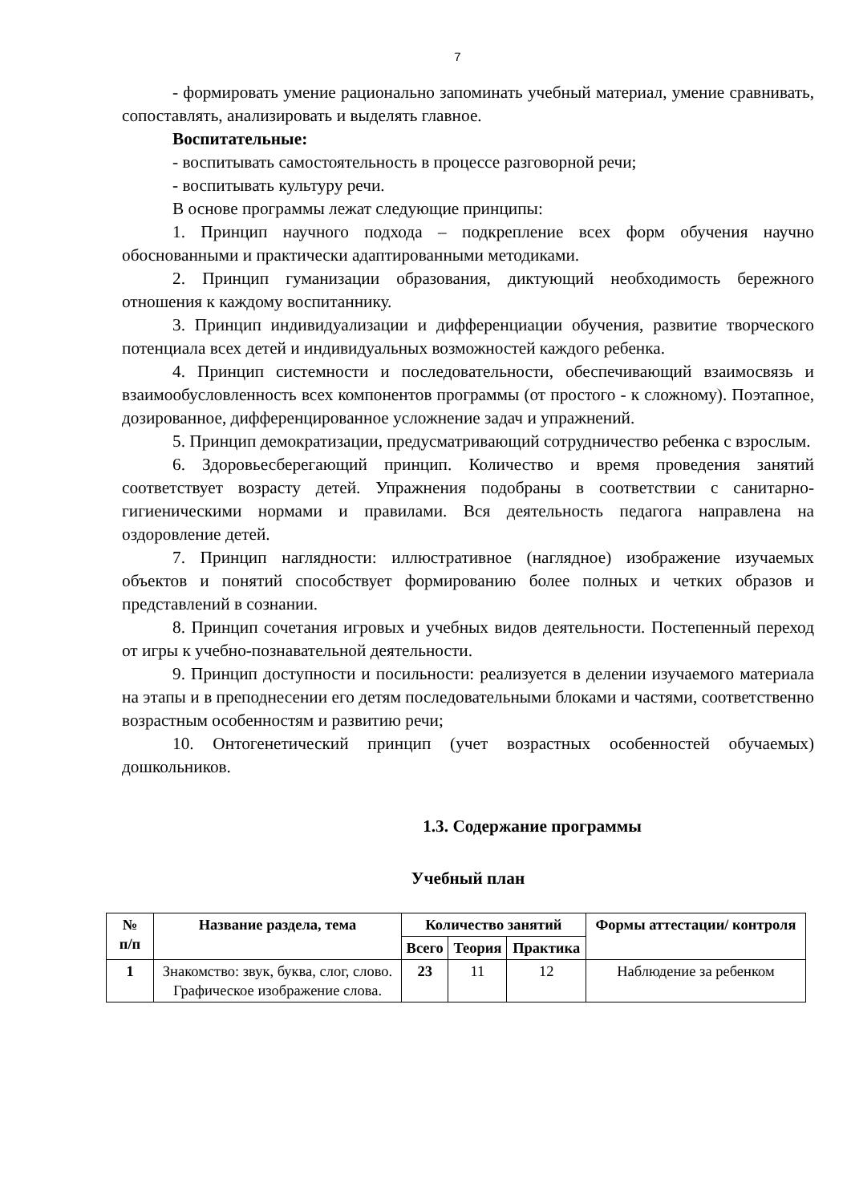7
- формировать умение рационально запоминать учебный материал, умение сравнивать, сопоставлять, анализировать и выделять главное.
Воспитательные:
- воспитывать самостоятельность в процессе разговорной речи;
- воспитывать культуру речи.
В основе программы лежат следующие принципы:
1. Принцип научного подхода – подкрепление всех форм обучения научно обоснованными и практически адаптированными методиками.
2. Принцип гуманизации образования, диктующий необходимость бережного отношения к каждому воспитаннику.
3. Принцип индивидуализации и дифференциации обучения, развитие творческого потенциала всех детей и индивидуальных возможностей каждого ребенка.
4. Принцип системности и последовательности, обеспечивающий взаимосвязь и взаимообусловленность всех компонентов программы (от простого - к сложному). Поэтапное, дозированное, дифференцированное усложнение задач и упражнений.
5. Принцип демократизации, предусматривающий сотрудничество ребенка с взрослым.
6. Здоровьесберегающий принцип. Количество и время проведения занятий соответствует возрасту детей. Упражнения подобраны в соответствии с санитарно-гигиеническими нормами и правилами. Вся деятельность педагога направлена на оздоровление детей.
7. Принцип наглядности: иллюстративное (наглядное) изображение изучаемых объектов и понятий способствует формированию более полных и четких образов и представлений в сознании.
8. Принцип сочетания игровых и учебных видов деятельности. Постепенный переход от игры к учебно-познавательной деятельности.
9. Принцип доступности и посильности: реализуется в делении изучаемого материала на этапы и в преподнесении его детям последовательными блоками и частями, соответственно возрастным особенностям и развитию речи;
10. Онтогенетический принцип (учет возрастных особенностей обучаемых) дошкольников.
1.3. Содержание программы
Учебный план
| № п/п | Название раздела, тема | Количество занятий | | | Формы аттестации/ контроля |
| --- | --- | --- | --- | --- | --- |
| | | Всего | Теория | Практика | |
| 1 | Знакомство: звук, буква, слог, слово. Графическое изображение слова. | 23 | 11 | 12 | Наблюдение за ребенком |